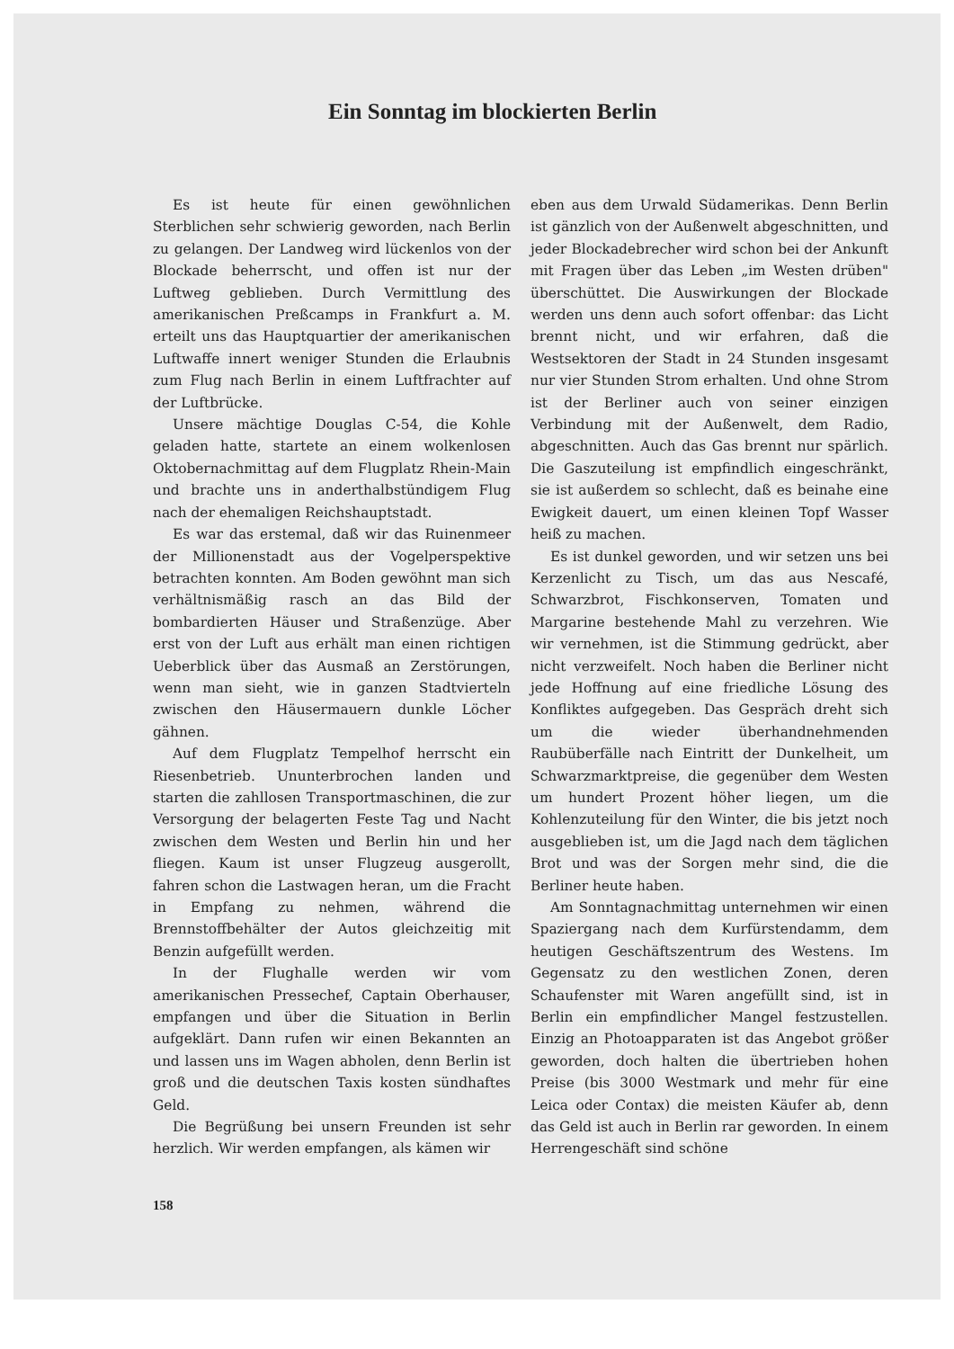Ein Sonntag im blockierten Berlin
Es ist heute für einen gewöhnlichen Sterblichen sehr schwierig geworden, nach Berlin zu gelangen. Der Landweg wird lückenlos von der Blockade beherrscht, und offen ist nur der Luftweg geblieben. Durch Vermittlung des amerikanischen Preßcamps in Frankfurt a. M. erteilt uns das Hauptquartier der amerikanischen Luftwaffe innert weniger Stunden die Erlaubnis zum Flug nach Berlin in einem Luftfrachter auf der Luftbrücke.
Unsere mächtige Douglas C-54, die Kohle geladen hatte, startete an einem wolkenlosen Oktobernachmittag auf dem Flugplatz Rhein-Main und brachte uns in anderthalbstündigem Flug nach der ehemaligen Reichshauptstadt.
Es war das erstemal, daß wir das Ruinenmeer der Millionenstadt aus der Vogelperspektive betrachten konnten. Am Boden gewöhnt man sich verhältnismäßig rasch an das Bild der bombardierten Häuser und Straßenzüge. Aber erst von der Luft aus erhält man einen richtigen Ueberblick über das Ausmaß an Zerstörungen, wenn man sieht, wie in ganzen Stadtvierteln zwischen den Häusermauern dunkle Löcher gähnen.
Auf dem Flugplatz Tempelhof herrscht ein Riesenbetrieb. Ununterbrochen landen und starten die zahllosen Transportmaschinen, die zur Versorgung der belagerten Feste Tag und Nacht zwischen dem Westen und Berlin hin und her fliegen. Kaum ist unser Flugzeug ausgerollt, fahren schon die Lastwagen heran, um die Fracht in Empfang zu nehmen, während die Brennstoffbehälter der Autos gleichzeitig mit Benzin aufgefüllt werden.
In der Flughalle werden wir vom amerikanischen Pressechef, Captain Oberhauser, empfangen und über die Situation in Berlin aufgeklärt. Dann rufen wir einen Bekannten an und lassen uns im Wagen abholen, denn Berlin ist groß und die deutschen Taxis kosten sündhaftes Geld.
Die Begrüßung bei unsern Freunden ist sehr herzlich. Wir werden empfangen, als kämen wir
158
eben aus dem Urwald Südamerikas. Denn Berlin ist gänzlich von der Außenwelt abgeschnitten, und jeder Blockadebrecher wird schon bei der Ankunft mit Fragen über das Leben „im Westen drüben" überschüttet. Die Auswirkungen der Blockade werden uns denn auch sofort offenbar: das Licht brennt nicht, und wir erfahren, daß die Westsektoren der Stadt in 24 Stunden insgesamt nur vier Stunden Strom erhalten. Und ohne Strom ist der Berliner auch von seiner einzigen Verbindung mit der Außenwelt, dem Radio, abgeschnitten. Auch das Gas brennt nur spärlich. Die Gaszuteilung ist empfindlich eingeschränkt, sie ist außerdem so schlecht, daß es beinahe eine Ewigkeit dauert, um einen kleinen Topf Wasser heiß zu machen.
Es ist dunkel geworden, und wir setzen uns bei Kerzenlicht zu Tisch, um das aus Nescafé, Schwarzbrot, Fischkonserven, Tomaten und Margarine bestehende Mahl zu verzehren. Wie wir vernehmen, ist die Stimmung gedrückt, aber nicht verzweifelt. Noch haben die Berliner nicht jede Hoffnung auf eine friedliche Lösung des Konfliktes aufgegeben. Das Gespräch dreht sich um die wieder überhandnehmenden Raubüberfälle nach Eintritt der Dunkelheit, um Schwarzmarktpreise, die gegenüber dem Westen um hundert Prozent höher liegen, um die Kohlenzuteilung für den Winter, die bis jetzt noch ausgeblieben ist, um die Jagd nach dem täglichen Brot und was der Sorgen mehr sind, die die Berliner heute haben.
Am Sonntagnachmittag unternehmen wir einen Spaziergang nach dem Kurfürstendamm, dem heutigen Geschäftszentrum des Westens. Im Gegensatz zu den westlichen Zonen, deren Schaufenster mit Waren angefüllt sind, ist in Berlin ein empfindlicher Mangel festzustellen. Einzig an Photoapparaten ist das Angebot größer geworden, doch halten die übertrieben hohen Preise (bis 3000 Westmark und mehr für eine Leica oder Contax) die meisten Käufer ab, denn das Geld ist auch in Berlin rar geworden. In einem Herrengeschäft sind schöne